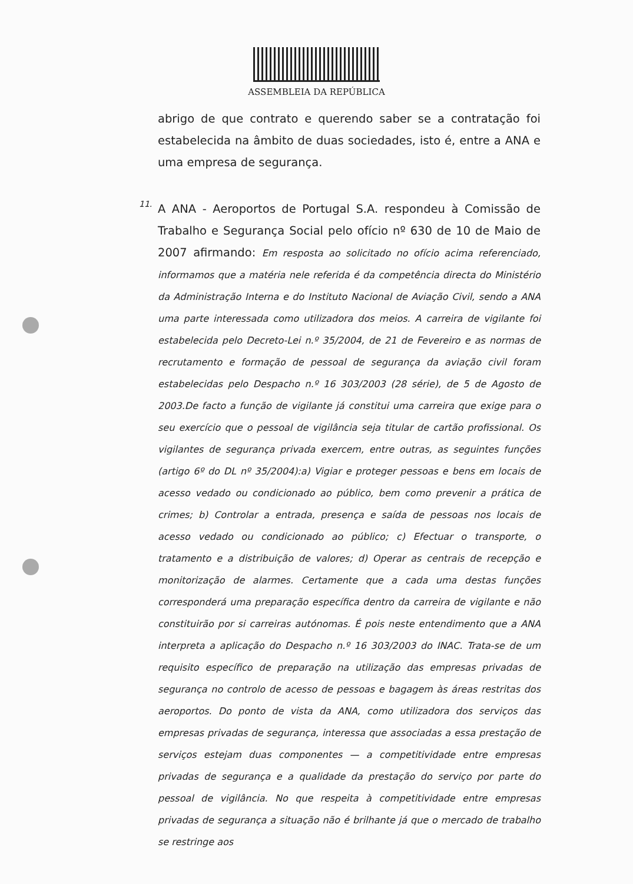ASSEMBLEIA DA REPÚBLICA
abrigo de que contrato e querendo saber se a contratação foi estabelecida na âmbito de duas sociedades, isto é, entre a ANA e uma empresa de segurança.
11.
A ANA - Aeroportos de Portugal S.A. respondeu à Comissão de Trabalho e Segurança Social pelo ofício nº 630 de 10 de Maio de 2007 afirmando: Em resposta ao solicitado no ofício acima referenciado, informamos que a matéria nele referida é da competência directa do Ministério da Administração Interna e do Instituto Nacional de Aviação Civil, sendo a ANA uma parte interessada como utilizadora dos meios. A carreira de vigilante foi estabelecida pelo Decreto-Lei n.º 35/2004, de 21 de Fevereiro e as normas de recrutamento e formação de pessoal de segurança da aviação civil foram estabelecidas pelo Despacho n.º 16 303/2003 (28 série), de 5 de Agosto de 2003.De facto a função de vigilante já constitui uma carreira que exige para o seu exercício que o pessoal de vigilância seja titular de cartão profissional. Os vigilantes de segurança privada exercem, entre outras, as seguintes funções (artigo 6º do DL nº 35/2004):a) Vigiar e proteger pessoas e bens em locais de acesso vedado ou condicionado ao público, bem como prevenir a prática de crimes; b) Controlar a entrada, presença e saída de pessoas nos locais de acesso vedado ou condicionado ao público; c) Efectuar o transporte, o tratamento e a distribuição de valores; d) Operar as centrais de recepção e monitorização de alarmes. Certamente que a cada uma destas funções corresponderá uma preparação específica dentro da carreira de vigilante e não constituirão por si carreiras autónomas. É pois neste entendimento que a ANA interpreta a aplicação do Despacho n.º 16 303/2003 do INAC. Trata-se de um requisito específico de preparação na utilização das empresas privadas de segurança no controlo de acesso de pessoas e bagagem às áreas restritas dos aeroportos. Do ponto de vista da ANA, como utilizadora dos serviços das empresas privadas de segurança, interessa que associadas a essa prestação de serviços estejam duas componentes — a competitividade entre empresas privadas de segurança e a qualidade da prestação do serviço por parte do pessoal de vigilância. No que respeita à competitividade entre empresas privadas de segurança a situação não é brilhante já que o mercado de trabalho se restringe aos